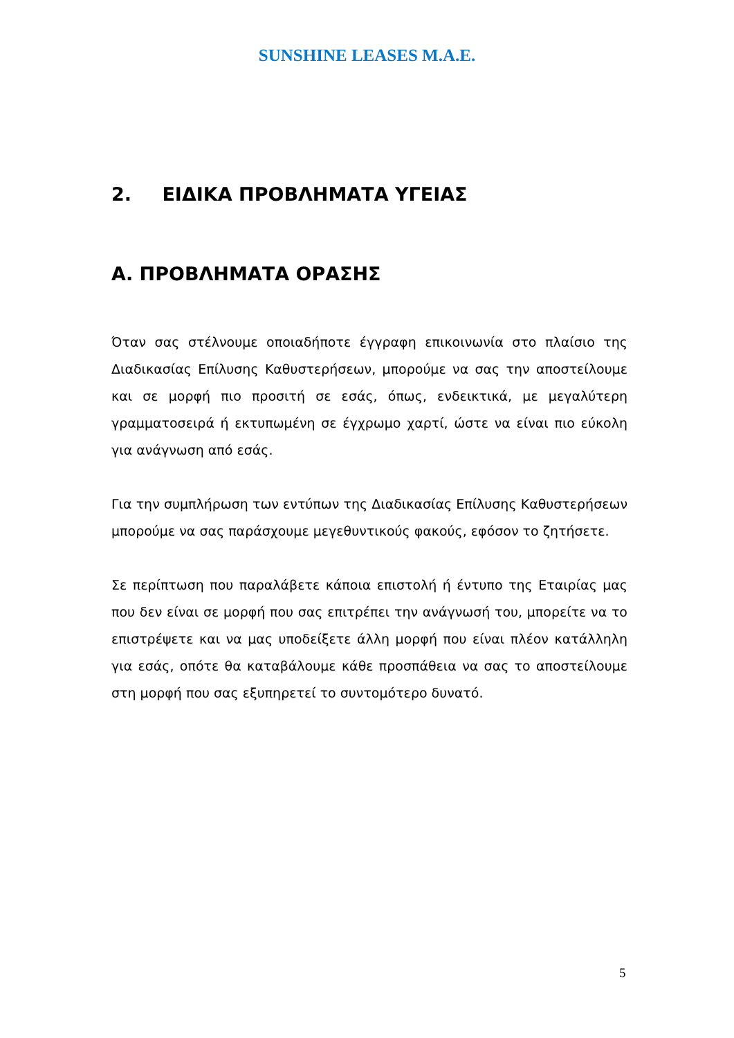SUNSHINE LEASES M.A.E.
2. ΕΙΔΙΚΑ ΠΡΟΒΛΗΜΑΤΑ ΥΓΕΙΑΣ
Α. ΠΡΟΒΛΗΜΑΤΑ ΟΡΑΣΗΣ
Όταν σας στέλνουμε οποιαδήποτε έγγραφη επικοινωνία στο πλαίσιο της Διαδικασίας Επίλυσης Καθυστερήσεων, μπορούμε να σας την αποστείλουμε και σε μορφή πιο προσιτή σε εσάς, όπως, ενδεικτικά, με μεγαλύτερη γραμματοσειρά ή εκτυπωμένη σε έγχρωμο χαρτί, ώστε να είναι πιο εύκολη για ανάγνωση από εσάς.
Για την συμπλήρωση των εντύπων της Διαδικασίας Επίλυσης Καθυστερήσεων μπορούμε να σας παράσχουμε μεγεθυντικούς φακούς, εφόσον το ζητήσετε.
Σε περίπτωση που παραλάβετε κάποια επιστολή ή έντυπο της Εταιρίας μας που δεν είναι σε μορφή που σας επιτρέπει την ανάγνωσή του, μπορείτε να το επιστρέψετε και να μας υποδείξετε άλλη μορφή που είναι πλέον κατάλληλη για εσάς, οπότε θα καταβάλουμε κάθε προσπάθεια να σας το αποστείλουμε στη μορφή που σας εξυπηρετεί το συντομότερο δυνατό.
5